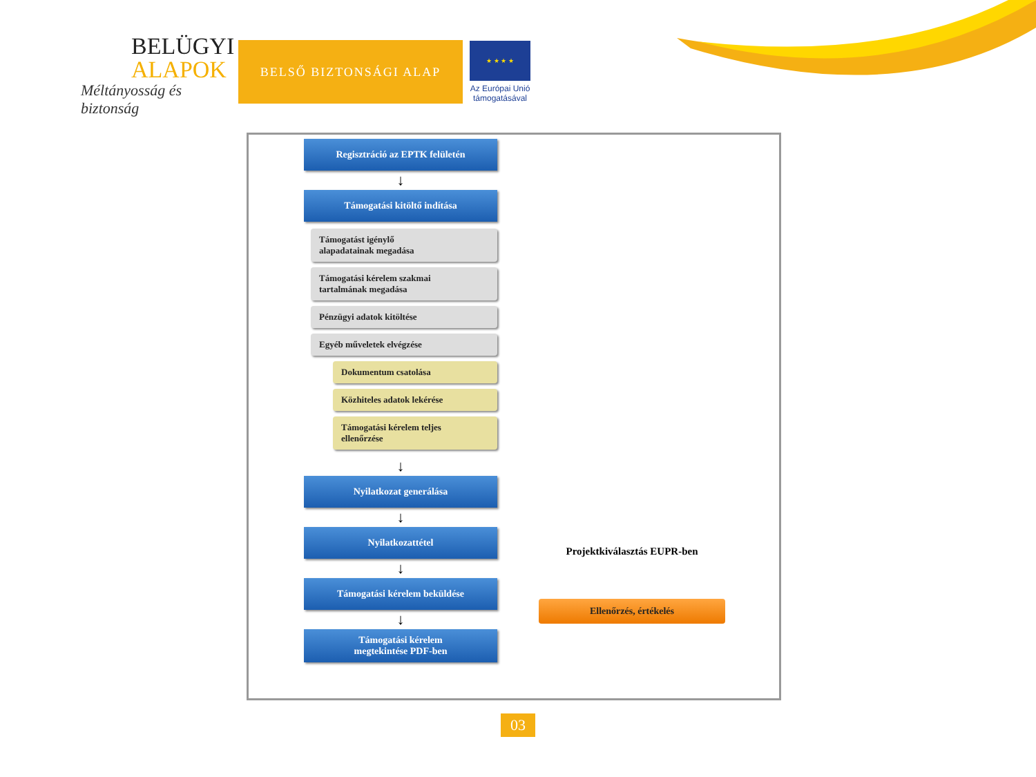BELÜGYI
ALAPOK
Méltányosság és biztonság
BELSŐ BIZTONSÁGI ALAP
★ ★ ★ ★
Az Európai Unió
támogatásával
Regisztráció az EPTK felületén
↓
Támogatási kitöltő indítása
Támogatást igénylő
alapadatainak megadása
Támogatási kérelem szakmai
tartalmának megadása
Pénzügyi adatok kitöltése
Egyéb műveletek elvégzése
Dokumentum csatolása
Közhiteles adatok lekérése
Támogatási kérelem teljes
ellenőrzése
↓
Nyilatkozat generálása
↓
Nyilatkozattétel
↓
Támogatási kérelem beküldése
↓
Támogatási kérelem
megtekintése PDF-ben
Projektkiválasztás EUPR-ben
Ellenőrzés, értékelés
03